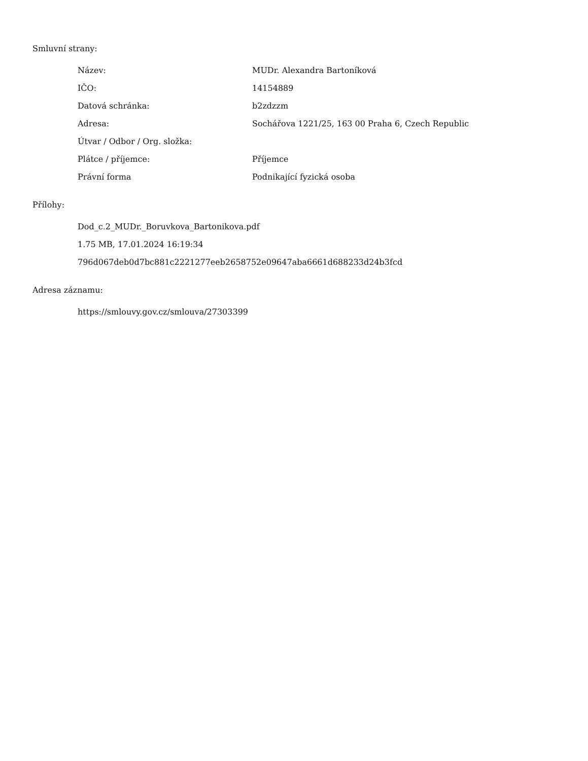Smluvní strany:
| Název: | MUDr. Alexandra Bartoníková |
| IČO: | 14154889 |
| Datová schránka: | b2zdzzm |
| Adresa: | Sochářova 1221/25, 163 00 Praha 6, Czech Republic |
| Útvar / Odbor / Org. složka: | |
| Plátce / příjemce: | Příjemce |
| Právní forma | Podnikající fyzická osoba |
Přílohy:
Dod_c.2_MUDr._Boruvkova_Bartonikova.pdf
1.75 MB, 17.01.2024 16:19:34
796d067deb0d7bc881c2221277eeb2658752e09647aba6661d688233d24b3fcd
Adresa záznamu:
https://smlouvy.gov.cz/smlouva/27303399